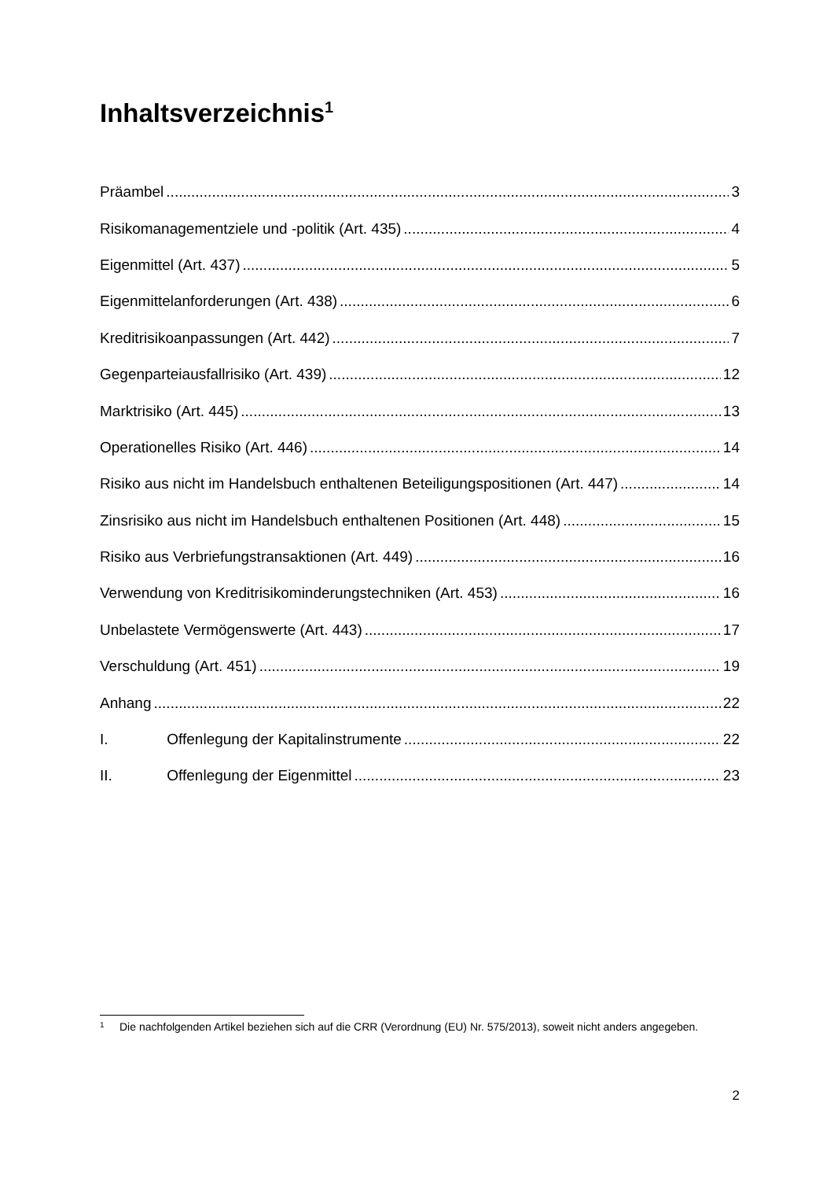Inhaltsverzeichnis<sup>1</sup>
Präambel 3
Risikomanagementziele und -politik (Art. 435) 4
Eigenmittel (Art. 437) 5
Eigenmittelanforderungen (Art. 438) 6
Kreditrisikoanpassungen (Art. 442) 7
Gegenparteiausfallrisiko (Art. 439) 12
Marktrisiko (Art. 445) 13
Operationelles Risiko (Art. 446) 14
Risiko aus nicht im Handelsbuch enthaltenen Beteiligungspositionen (Art. 447) 14
Zinsrisiko aus nicht im Handelsbuch enthaltenen Positionen (Art. 448) 15
Risiko aus Verbriefungstransaktionen (Art. 449) 16
Verwendung von Kreditrisikominderungstechniken (Art. 453) 16
Unbelastete Vermögenswerte (Art. 443) 17
Verschuldung (Art. 451) 19
Anhang 22
I. Offenlegung der Kapitalinstrumente 22
II. Offenlegung der Eigenmittel 23
<sup>1</sup> Die nachfolgenden Artikel beziehen sich auf die CRR (Verordnung (EU) Nr. 575/2013), soweit nicht anders angegeben.
2